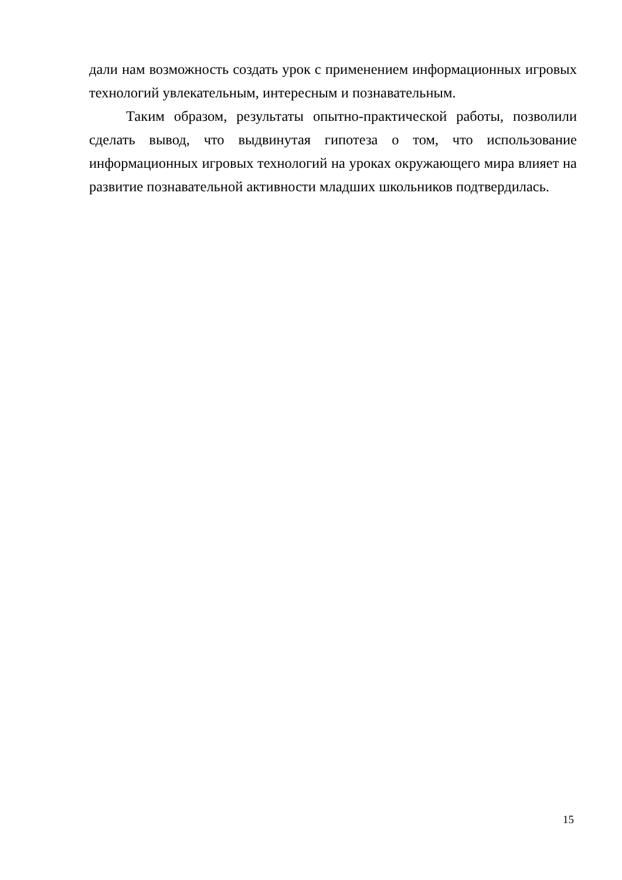дали нам возможность создать урок с применением информационных игровых технологий увлекательным, интересным и познавательным.
Таким образом, результаты опытно-практической работы, позволили сделать вывод, что выдвинутая гипотеза о том, что использование информационных игровых технологий на уроках окружающего мира влияет на развитие познавательной активности младших школьников подтвердилась.
15